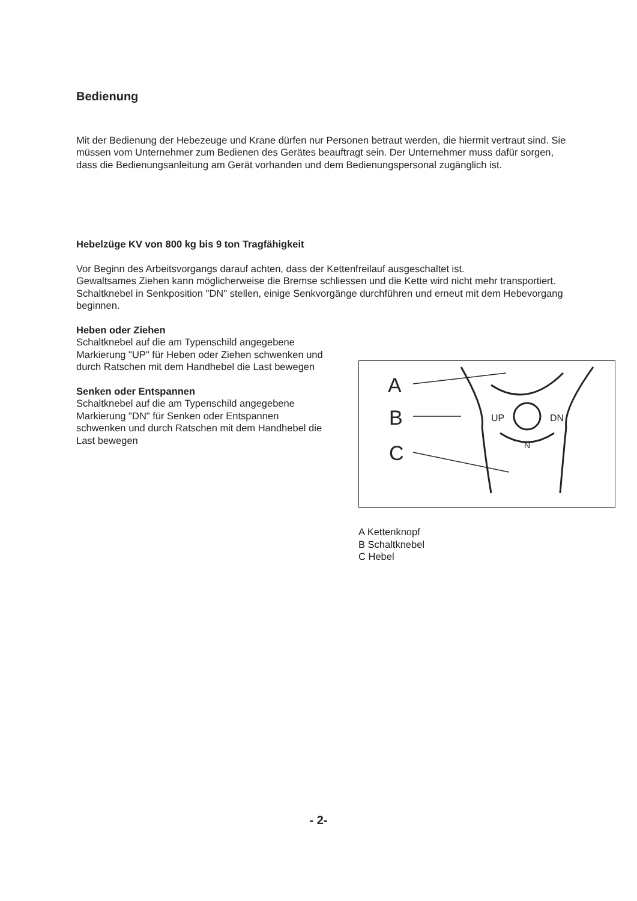Bedienung
Mit der Bedienung der Hebezeuge und Krane dürfen nur Personen betraut werden, die hiermit vertraut sind. Sie müssen vom Unternehmer zum Bedienen des Gerätes beauftragt sein. Der Unternehmer muss dafür sorgen, dass die Bedienungsanleitung am Gerät vorhanden und dem Bedienungspersonal zugänglich ist.
Hebelzüge KV von 800 kg bis 9 ton Tragfähigkeit
Vor Beginn des Arbeitsvorgangs darauf achten, dass der Kettenfreilauf ausgeschaltet ist.
Gewaltsames Ziehen kann möglicherweise die Bremse schliessen und die Kette wird nicht mehr transportiert.
Schaltknebel in Senkposition "DN" stellen, einige Senkvorgänge durchführen und erneut mit dem Hebevorgang beginnen.
Heben oder Ziehen
Schaltknebel auf die am Typenschild angegebene Markierung "UP" für Heben oder Ziehen schwenken und durch Ratschen mit dem Handhebel die Last bewegen
Senken oder Entspannen
Schaltknebel auf die am Typenschild angegebene Markierung "DN" für Senken oder Entspannen schwenken und durch Ratschen mit dem Handhebel die Last bewegen
A
B
C
UP
DN
N
A Kettenknopf
B Schaltknebel
C Hebel
- 2-